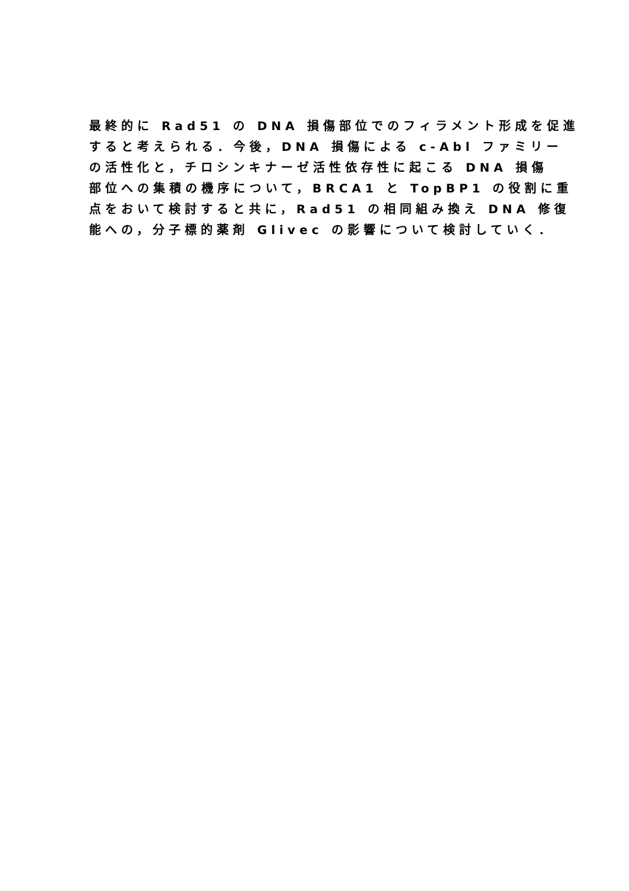最終的に Rad51 の DNA 損傷部位でのフィラメント形成を促進
すると考えられる．今後，DNA 損傷による c-Abl ファミリー
の活性化と，チロシンキナーゼ活性依存性に起こる DNA 損傷
部位への集積の機序について，BRCA1 と TopBP1 の役割に重
点をおいて検討すると共に，Rad51 の相同組み換え DNA 修復
能への，分子標的薬剤 Glivec の影響について検討していく．